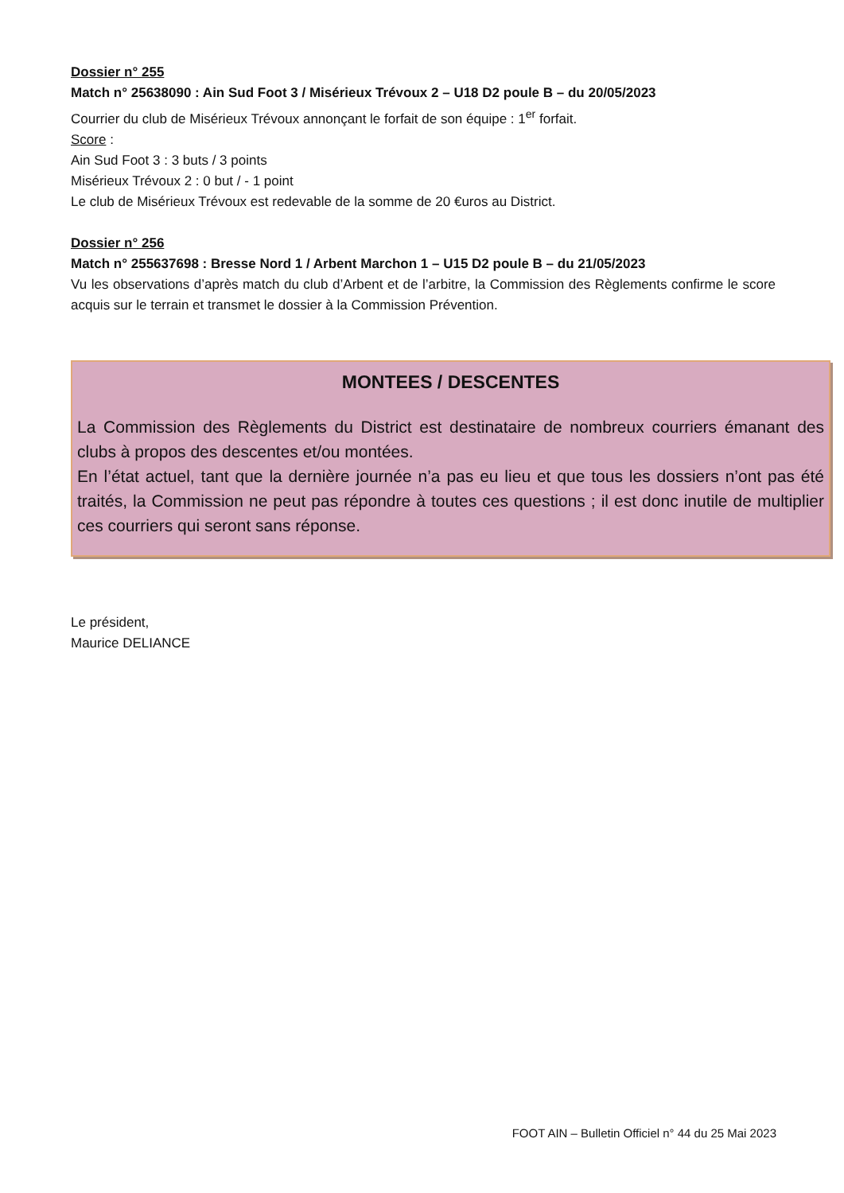Dossier n° 255
Match n° 25638090 : Ain Sud Foot 3 / Misérieux Trévoux 2 – U18 D2 poule B – du 20/05/2023
Courrier du club de Misérieux Trévoux annonçant le forfait de son équipe : 1<sup>er</sup> forfait.
Score :
Ain Sud Foot 3 : 3 buts / 3 points
Misérieux Trévoux 2 : 0 but / - 1 point
Le club de Misérieux Trévoux est redevable de la somme de 20 €uros au District.
Dossier n° 256
Match n° 255637698 : Bresse Nord 1 / Arbent Marchon 1 – U15 D2 poule B – du 21/05/2023
Vu les observations d’après match du club d’Arbent et de l’arbitre, la Commission des Règlements confirme le score acquis sur le terrain et transmet le dossier à la Commission Prévention.
MONTEES / DESCENTES
La Commission des Règlements du District est destinataire de nombreux courriers émanant des clubs à propos des descentes et/ou montées.
En l’état actuel, tant que la dernière journée n’a pas eu lieu et que tous les dossiers n’ont pas été traités, la Commission ne peut pas répondre à toutes ces questions ; il est donc inutile de multiplier ces courriers qui seront sans réponse.
Le président,
Maurice DELIANCE
FOOT AIN – Bulletin Officiel n° 44 du 25 Mai 2023